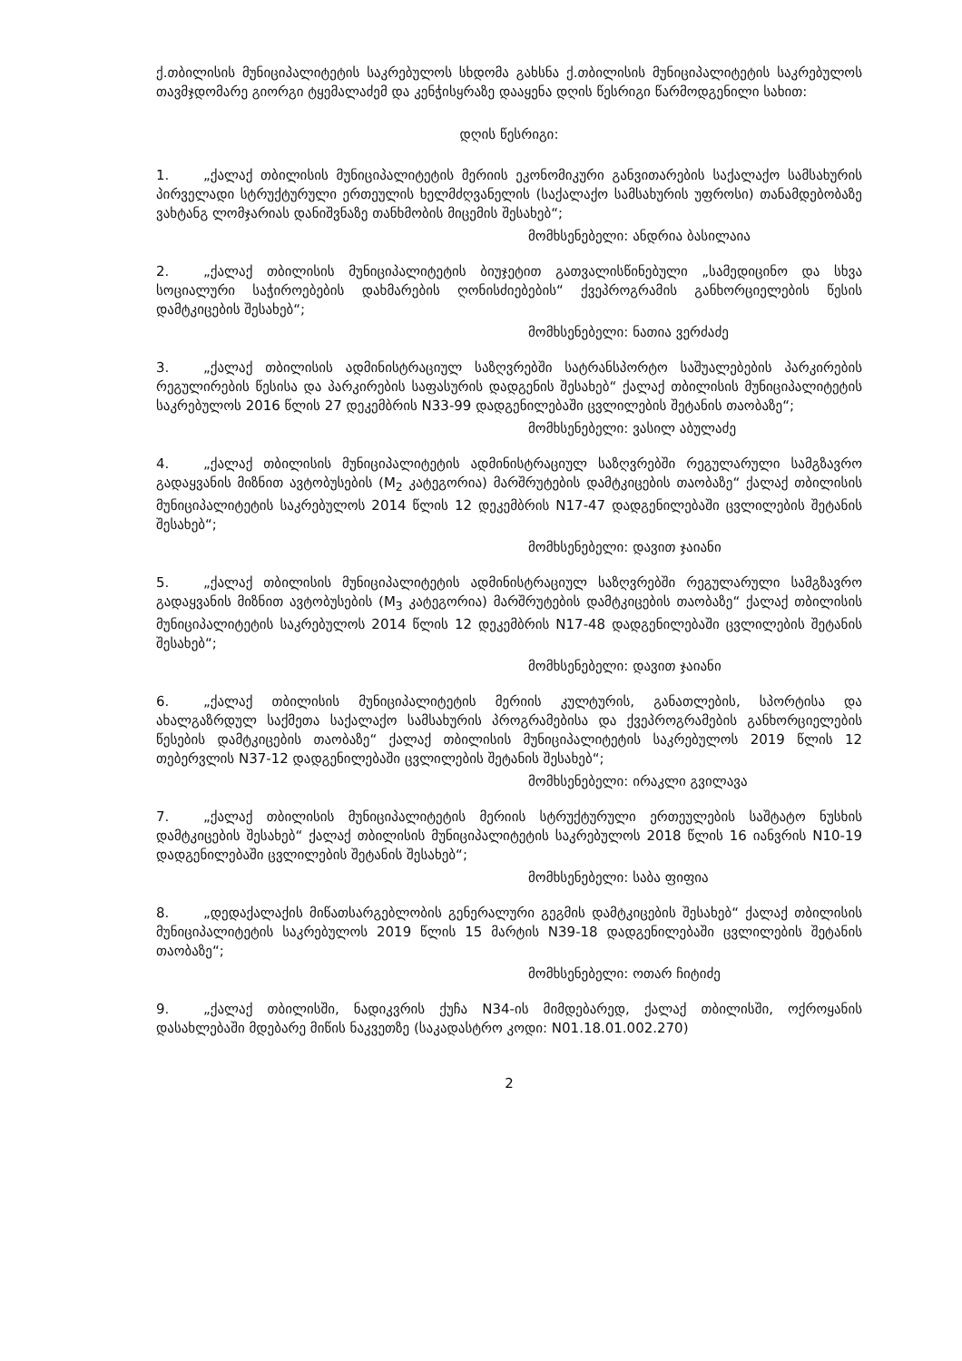ქ.თბილისის მუნიციპალიტეტის საკრებულოს სხდომა გახსნა ქ.თბილისის მუნიციპალიტეტის საკრებულოს თავმჯდომარე გიორგი ტყემალაძემ და კენჭისყრაზე დააყენა დღის წესრიგი წარმოდგენილი სახით:
დღის წესრიგი:
1. „ქალაქ თბილისის მუნიციპალიტეტის მერიის ეკონომიკური განვითარების საქალაქო სამსახურის პირველადი სტრუქტურული ერთეულის ხელმძღვანელის (საქალაქო სამსახურის უფროსი) თანამდებობაზე ვახტანგ ლომჯარიას დანიშვნაზე თანხმობის მიცემის შესახებ“;
მომხსენებელი: ანდრია ბასილაია
2. „ქალაქ თბილისის მუნიციპალიტეტის ბიუჯეტით გათვალისწინებული „სამედიცინო და სხვა სოციალური საჭიროებების დახმარების ღონისძიებების“ ქვეპროგრამის განხორციელების წესის დამტკიცების შესახებ“;
მომხსენებელი: ნათია ვერძაძე
3. „ქალაქ თბილისის ადმინისტრაციულ საზღვრებში სატრანსპორტო საშუალებების პარკირების რეგულირების წესისა და პარკირების საფასურის დადგენის შესახებ“ ქალაქ თბილისის მუნიციპალიტეტის საკრებულოს 2016 წლის 27 დეკემბრის N33-99 დადგენილებაში ცვლილების შეტანის თაობაზე“;
მომხსენებელი: ვასილ აბულაძე
4. „ქალაქ თბილისის მუნიციპალიტეტის ადმინისტრაციულ საზღვრებში რეგულარული სამგზავრო გადაყვანის მიზნით ავტობუსების (M<sub>2</sub> კატეგორია) მარშრუტების დამტკიცების თაობაზე“ ქალაქ თბილისის მუნიციპალიტეტის საკრებულოს 2014 წლის 12 დეკემბრის N17-47 დადგენილებაში ცვლილების შეტანის შესახებ“;
მომხსენებელი: დავით ჯაიანი
5. „ქალაქ თბილისის მუნიციპალიტეტის ადმინისტრაციულ საზღვრებში რეგულარული სამგზავრო გადაყვანის მიზნით ავტობუსების (M<sub>3</sub> კატეგორია) მარშრუტების დამტკიცების თაობაზე“ ქალაქ თბილისის მუნიციპალიტეტის საკრებულოს 2014 წლის 12 დეკემბრის N17-48 დადგენილებაში ცვლილების შეტანის შესახებ“;
მომხსენებელი: დავით ჯაიანი
6. „ქალაქ თბილისის მუნიციპალიტეტის მერიის კულტურის, განათლების, სპორტისა და ახალგაზრდულ საქმეთა საქალაქო სამსახურის პროგრამებისა და ქვეპროგრამების განხორციელების წესების დამტკიცების თაობაზე“ ქალაქ თბილისის მუნიციპალიტეტის საკრებულოს 2019 წლის 12 თებერვლის N37-12 დადგენილებაში ცვლილების შეტანის შესახებ“;
მომხსენებელი: ირაკლი გვილავა
7. „ქალაქ თბილისის მუნიციპალიტეტის მერიის სტრუქტურული ერთეულების საშტატო ნუსხის დამტკიცების შესახებ“ ქალაქ თბილისის მუნიციპალიტეტის საკრებულოს 2018 წლის 16 იანვრის N10-19 დადგენილებაში ცვლილების შეტანის შესახებ“;
მომხსენებელი: საბა ფიფია
8. „დედაქალაქის მიწათსარგებლობის გენერალური გეგმის დამტკიცების შესახებ“ ქალაქ თბილისის მუნიციპალიტეტის საკრებულოს 2019 წლის 15 მარტის N39-18 დადგენილებაში ცვლილების შეტანის თაობაზე“;
მომხსენებელი: ოთარ ჩიტიძე
9. „ქალაქ თბილისში, ნადიკვრის ქუჩა N34-ის მიმდებარედ, ქალაქ თბილისში, ოქროყანის დასახლებაში მდებარე მიწის ნაკვეთზე (საკადასტრო კოდი: N01.18.01.002.270)
2